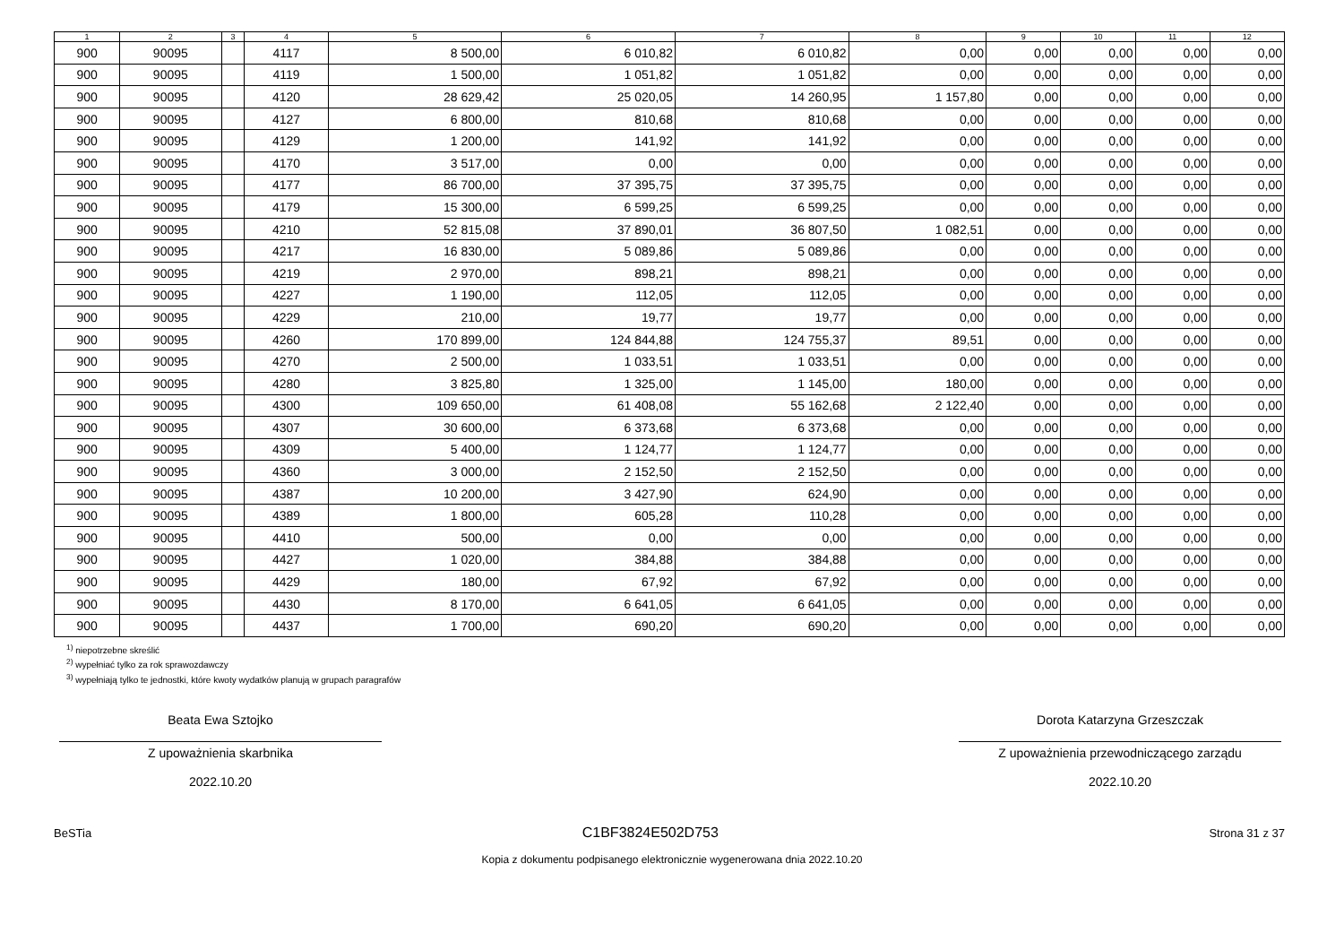| 1 | 2 | 3 | 4 | 5 | 6 | 7 | 8 | 9 | 10 | 11 | 12 |
| --- | --- | --- | --- | --- | --- | --- | --- | --- | --- | --- | --- |
| 900 | 90095 | | 4117 | 8 500,00 | 6 010,82 | 6 010,82 | 0,00 | 0,00 | 0,00 | 0,00 | 0,00 |
| 900 | 90095 | | 4119 | 1 500,00 | 1 051,82 | 1 051,82 | 0,00 | 0,00 | 0,00 | 0,00 | 0,00 |
| 900 | 90095 | | 4120 | 28 629,42 | 25 020,05 | 14 260,95 | 1 157,80 | 0,00 | 0,00 | 0,00 | 0,00 |
| 900 | 90095 | | 4127 | 6 800,00 | 810,68 | 810,68 | 0,00 | 0,00 | 0,00 | 0,00 | 0,00 |
| 900 | 90095 | | 4129 | 1 200,00 | 141,92 | 141,92 | 0,00 | 0,00 | 0,00 | 0,00 | 0,00 |
| 900 | 90095 | | 4170 | 3 517,00 | 0,00 | 0,00 | 0,00 | 0,00 | 0,00 | 0,00 | 0,00 |
| 900 | 90095 | | 4177 | 86 700,00 | 37 395,75 | 37 395,75 | 0,00 | 0,00 | 0,00 | 0,00 | 0,00 |
| 900 | 90095 | | 4179 | 15 300,00 | 6 599,25 | 6 599,25 | 0,00 | 0,00 | 0,00 | 0,00 | 0,00 |
| 900 | 90095 | | 4210 | 52 815,08 | 37 890,01 | 36 807,50 | 1 082,51 | 0,00 | 0,00 | 0,00 | 0,00 |
| 900 | 90095 | | 4217 | 16 830,00 | 5 089,86 | 5 089,86 | 0,00 | 0,00 | 0,00 | 0,00 | 0,00 |
| 900 | 90095 | | 4219 | 2 970,00 | 898,21 | 898,21 | 0,00 | 0,00 | 0,00 | 0,00 | 0,00 |
| 900 | 90095 | | 4227 | 1 190,00 | 112,05 | 112,05 | 0,00 | 0,00 | 0,00 | 0,00 | 0,00 |
| 900 | 90095 | | 4229 | 210,00 | 19,77 | 19,77 | 0,00 | 0,00 | 0,00 | 0,00 | 0,00 |
| 900 | 90095 | | 4260 | 170 899,00 | 124 844,88 | 124 755,37 | 89,51 | 0,00 | 0,00 | 0,00 | 0,00 |
| 900 | 90095 | | 4270 | 2 500,00 | 1 033,51 | 1 033,51 | 0,00 | 0,00 | 0,00 | 0,00 | 0,00 |
| 900 | 90095 | | 4280 | 3 825,80 | 1 325,00 | 1 145,00 | 180,00 | 0,00 | 0,00 | 0,00 | 0,00 |
| 900 | 90095 | | 4300 | 109 650,00 | 61 408,08 | 55 162,68 | 2 122,40 | 0,00 | 0,00 | 0,00 | 0,00 |
| 900 | 90095 | | 4307 | 30 600,00 | 6 373,68 | 6 373,68 | 0,00 | 0,00 | 0,00 | 0,00 | 0,00 |
| 900 | 90095 | | 4309 | 5 400,00 | 1 124,77 | 1 124,77 | 0,00 | 0,00 | 0,00 | 0,00 | 0,00 |
| 900 | 90095 | | 4360 | 3 000,00 | 2 152,50 | 2 152,50 | 0,00 | 0,00 | 0,00 | 0,00 | 0,00 |
| 900 | 90095 | | 4387 | 10 200,00 | 3 427,90 | 624,90 | 0,00 | 0,00 | 0,00 | 0,00 | 0,00 |
| 900 | 90095 | | 4389 | 1 800,00 | 605,28 | 110,28 | 0,00 | 0,00 | 0,00 | 0,00 | 0,00 |
| 900 | 90095 | | 4410 | 500,00 | 0,00 | 0,00 | 0,00 | 0,00 | 0,00 | 0,00 | 0,00 |
| 900 | 90095 | | 4427 | 1 020,00 | 384,88 | 384,88 | 0,00 | 0,00 | 0,00 | 0,00 | 0,00 |
| 900 | 90095 | | 4429 | 180,00 | 67,92 | 67,92 | 0,00 | 0,00 | 0,00 | 0,00 | 0,00 |
| 900 | 90095 | | 4430 | 8 170,00 | 6 641,05 | 6 641,05 | 0,00 | 0,00 | 0,00 | 0,00 | 0,00 |
| 900 | 90095 | | 4437 | 1 700,00 | 690,20 | 690,20 | 0,00 | 0,00 | 0,00 | 0,00 | 0,00 |
<sup>1)</sup> niepotrzebne skreślić
<sup>2)</sup> wypełniać tylko za rok sprawozdawczy
<sup>3)</sup> wypełniają tylko te jednostki, które kwoty wydatków planują w grupach paragrafów
Beata Ewa Sztojko
Z upoważnienia skarbnika
2022.10.20
Dorota Katarzyna Grzeszczak
Z upoważnienia przewodniczącego zarządu
2022.10.20
BeSTia C1BF3824E502D753 Strona 31 z 37
Kopia z dokumentu podpisanego elektronicznie wygenerowana dnia 2022.10.20